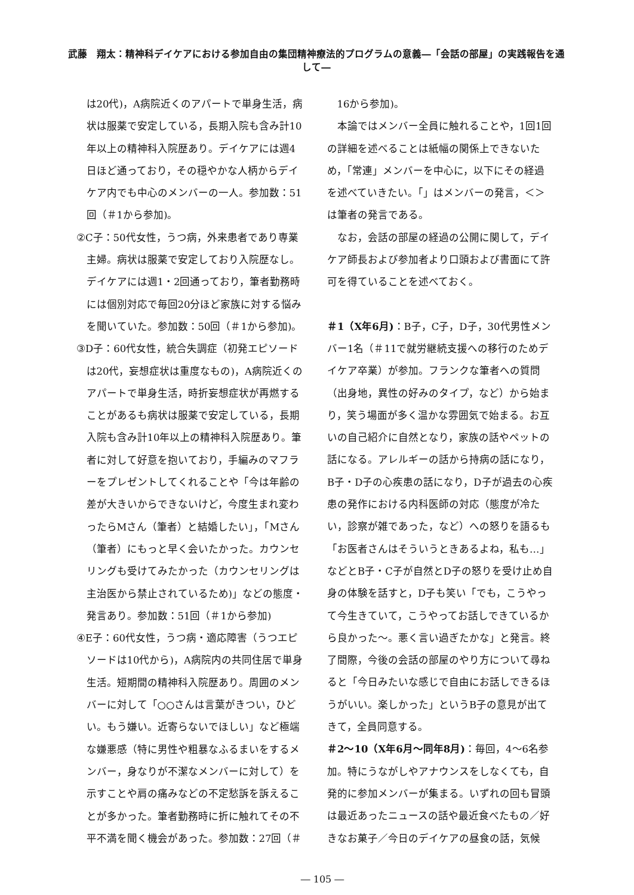武藤　翔太：精神科デイケアにおける参加自由の集団精神療法的プログラムの意義―「会話の部屋」の実践報告を通して―
は20代)，A病院近くのアパートで単身生活，病状は服薬で安定している，長期入院も含み計10年以上の精神科入院歴あり。デイケアには週4日ほど通っており，その穏やかな人柄からデイケア内でも中心のメンバーの一人。参加数：51回（＃1から参加)。
②C子：50代女性，うつ病，外来患者であり専業主婦。病状は服薬で安定しており入院歴なし。デイケアには週1・2回通っており，筆者勤務時には個別対応で毎回20分ほど家族に対する悩みを聞いていた。参加数：50回（＃1から参加)。
③D子：60代女性，統合失調症（初発エピソードは20代，妄想症状は重度なもの)，A病院近くのアパートで単身生活，時折妄想症状が再燃することがあるも病状は服薬で安定している，長期入院も含み計10年以上の精神科入院歴あり。筆者に対して好意を抱いており，手編みのマフラーをプレゼントしてくれることや「今は年齢の差が大きいからできないけど，今度生まれ変わったらMさん（筆者）と結婚したい」，「Mさん（筆者）にもっと早く会いたかった。カウンセリングも受けてみたかった（カウンセリングは主治医から禁止されているため)」などの態度・発言あり。参加数：51回（＃1から参加)
④E子：60代女性，うつ病・適応障害（うつエピソードは10代から)，A病院内の共同住居で単身生活。短期間の精神科入院歴あり。周囲のメンバーに対して「○○さんは言葉がきつい，ひどい。もう嫌い。近寄らないでほしい」など極端な嫌悪感（特に男性や粗暴なふるまいをするメンバー，身なりが不潔なメンバーに対して）を示すことや肩の痛みなどの不定愁訴を訴えることが多かった。筆者勤務時に折に触れてその不平不満を聞く機会があった。参加数：27回（＃
16から参加)。
本論ではメンバー全員に触れることや，1回1回の詳細を述べることは紙幅の関係上できないため，「常連」メンバーを中心に，以下にその経過を述べていきたい。「」はメンバーの発言，＜＞は筆者の発言である。
なお，会話の部屋の経過の公開に関して，デイケア師長および参加者より口頭および書面にて許可を得ていることを述べておく。
＃1（X年6月)：B子，C子，D子，30代男性メンバー1名（＃11で就労継続支援への移行のためデイケア卒業）が参加。フランクな筆者への質問（出身地，異性の好みのタイプ，など）から始まり，笑う場面が多く温かな雰囲気で始まる。お互いの自己紹介に自然となり，家族の話やペットの話になる。アレルギーの話から持病の話になり，B子・D子の心疾患の話になり，D子が過去の心疾患の発作における内科医師の対応（態度が冷たい，診察が雑であった，など）への怒りを語るも「お医者さんはそういうときあるよね，私も…」などとB子・C子が自然とD子の怒りを受け止め自身の体験を話すと，D子も笑い「でも，こうやって今生きていて，こうやってお話しできているから良かった～。悪く言い過ぎたかな」と発言。終了間際，今後の会話の部屋のやり方について尋ねると「今日みたいな感じで自由にお話しできるほうがいい。楽しかった」というB子の意見が出てきて，全員同意する。
＃2～10（X年6月～同年8月)：毎回，4～6名参加。特にうながしやアナウンスをしなくても，自発的に参加メンバーが集まる。いずれの回も冒頭は最近あったニュースの話や最近食べたもの／好きなお菓子／今日のデイケアの昼食の話，気候
― 105 ―